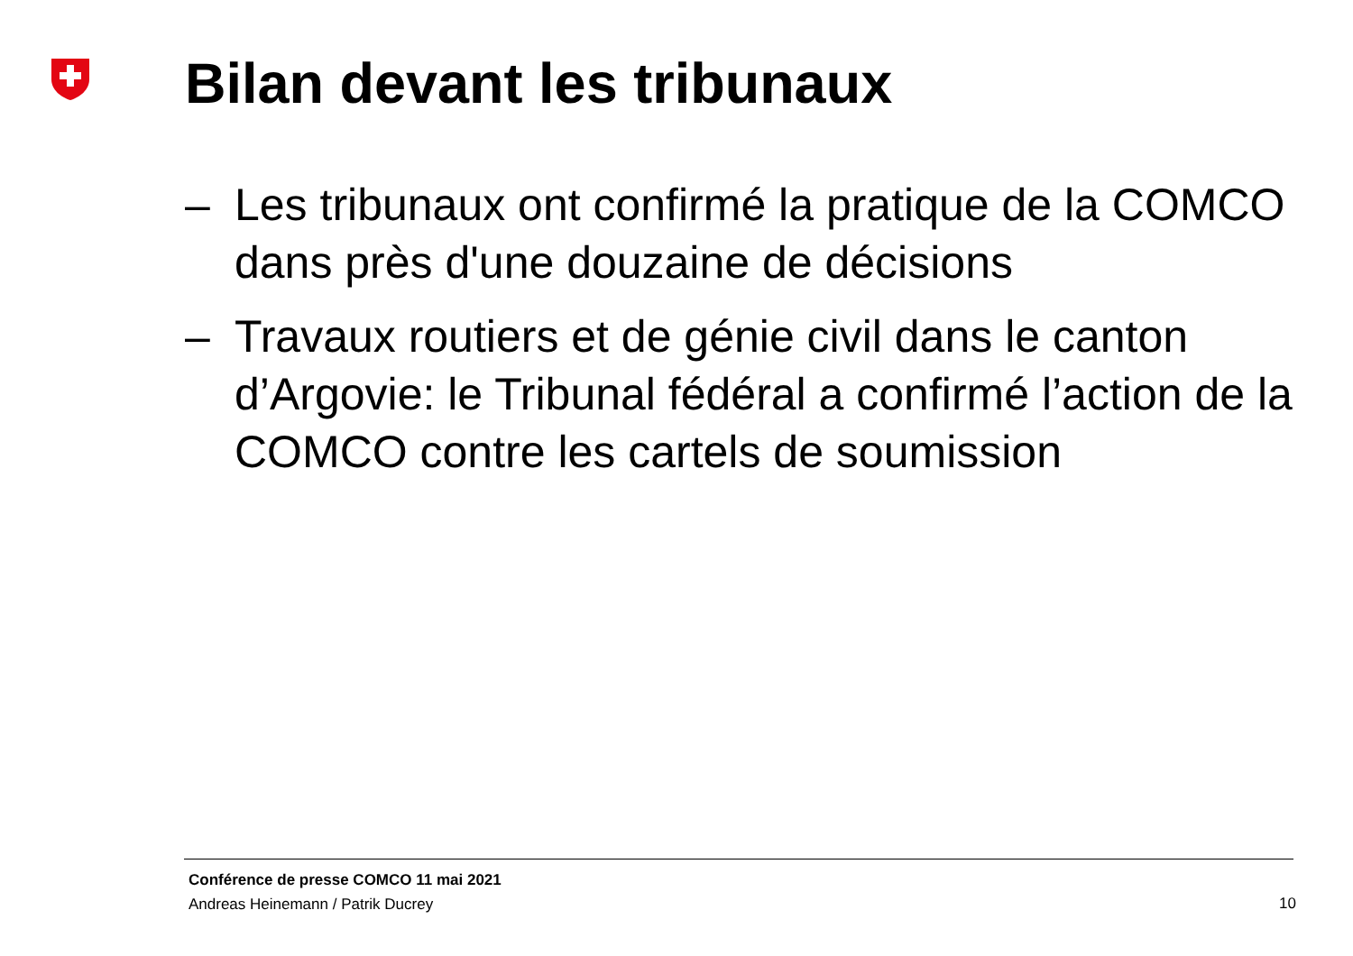Bilan devant les tribunaux
– Les tribunaux ont confirmé la pratique de la COMCO dans près d'une douzaine de décisions
– Travaux routiers et de génie civil dans le canton d’Argovie: le Tribunal fédéral a confirmé l’action de la COMCO contre les cartels de soumission
Conférence de presse COMCO 11 mai 2021
Andreas Heinemann / Patrik Ducrey
10